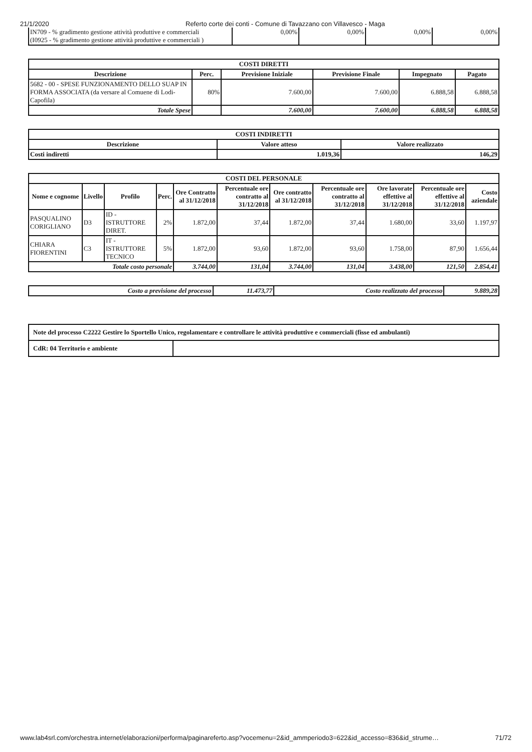21/1/2020 Referto corte dei conti - Comune di Tavazzano con Villavesco - Maga
| IN709 - % gradimento gestione attività produttive e commerciali (I0925 - % gradimento gestione attività produttive e commerciali ) | 0,00% | 0,00% | 0,00% | 0,00% |
| COSTI DIRETTI | | | | | |
| --- | --- | --- | --- | --- | --- |
| Descrizione | Perc. | Previsione Iniziale | Previsione Finale | Impegnato | Pagato |
| 5682 - 00 - SPESE FUNZIONAMENTO DELLO SUAP IN FORMA ASSOCIATA (da versare al Comuene di Lodi-Capofila) | 80% | 7.600,00 | 7.600,00 | 6.888,58 | 6.888,58 |
| Totale Spese | | 7.600,00 | 7.600,00 | 6.888,58 | 6.888,58 |
| COSTI INDIRETTI | | |
| --- | --- | --- |
| Descrizione | Valore atteso | Valore realizzato |
| Costi indiretti | 1.019,36 | 146,29 |
| COSTI DEL PERSONALE | | | | | | | | | | |
| --- | --- | --- | --- | --- | --- | --- | --- | --- | --- | --- |
| Nome e cognome | Livello | Profilo | Perc. | Ore Contratto al 31/12/2018 | Percentuale ore contratto al 31/12/2018 | Ore contratto al 31/12/2018 | Percentuale ore contratto al 31/12/2018 | Ore lavorate effettive al 31/12/2018 | Percentuale ore effettive al 31/12/2018 | Costo aziendale |
| PASQUALINO CORIGLIANO | D3 | ID - ISTRUTTORE DIRET. | 2% | 1.872,00 | 37,44 | 1.872,00 | 37,44 | 1.680,00 | 33,60 | 1.197,97 |
| CHIARA FIORENTINI | C3 | IT - ISTRUTTORE TECNICO | 5% | 1.872,00 | 93,60 | 1.872,00 | 93,60 | 1.758,00 | 87,90 | 1.656,44 |
| Totale costo personale | | | | 3.744,00 | 131,04 | 3.744,00 | 131,04 | 3.438,00 | 121,50 | 2.854,41 |
| Costo a previsione del processo | 11.473,77 | Costo realizzato del processo | 9.889,28 |
| Note del processo C2222 Gestire lo Sportello Unico, regolamentare e controllare le attività produttive e commerciali (fisse ed ambulanti) | |
| CdR: 04 Territorio e ambiente | |
www.lab4srl.com/orchestra.internet/elaborazioni/performa/paginareferto.asp?vocemenu=2&id_ammperiodo3=622&id_accesso=836&id_strume… 71/72